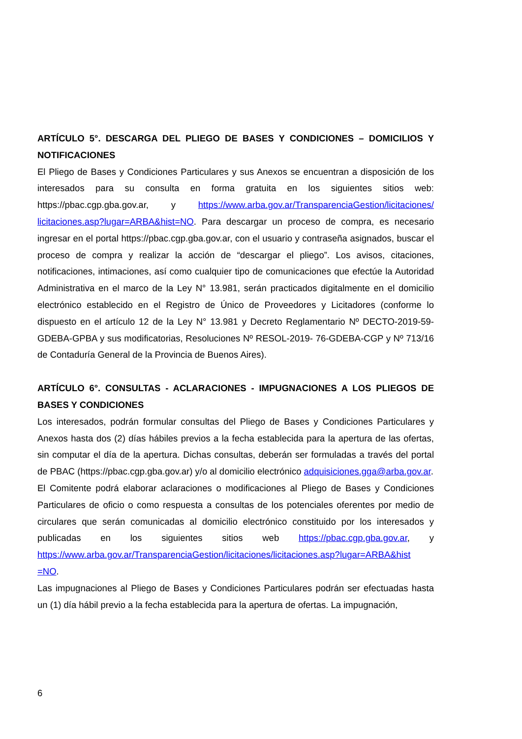ARTÍCULO 5°. DESCARGA DEL PLIEGO DE BASES Y CONDICIONES – DOMICILIOS Y NOTIFICACIONES
El Pliego de Bases y Condiciones Particulares y sus Anexos se encuentran a disposición de los interesados para su consulta en forma gratuita en los siguientes sitios web: https://pbac.cgp.gba.gov.ar, y https://www.arba.gov.ar/TransparenciaGestion/licitaciones/ licitaciones.asp?lugar=ARBA&hist=NO. Para descargar un proceso de compra, es necesario ingresar en el portal https://pbac.cgp.gba.gov.ar, con el usuario y contraseña asignados, buscar el proceso de compra y realizar la acción de “descargar el pliego”. Los avisos, citaciones, notificaciones, intimaciones, así como cualquier tipo de comunicaciones que efectúe la Autoridad Administrativa en el marco de la Ley N° 13.981, serán practicados digitalmente en el domicilio electrónico establecido en el Registro de Único de Proveedores y Licitadores (conforme lo dispuesto en el artículo 12 de la Ley N° 13.981 y Decreto Reglamentario Nº DECTO-2019-59-GDEBA-GPBA y sus modificatorias, Resoluciones Nº RESOL-2019- 76-GDEBA-CGP y Nº 713/16 de Contaduría General de la Provincia de Buenos Aires).
ARTÍCULO 6°. CONSULTAS - ACLARACIONES - IMPUGNACIONES A LOS PLIEGOS DE BASES Y CONDICIONES
Los interesados, podrán formular consultas del Pliego de Bases y Condiciones Particulares y Anexos hasta dos (2) días hábiles previos a la fecha establecida para la apertura de las ofertas, sin computar el día de la apertura. Dichas consultas, deberán ser formuladas a través del portal de PBAC (https://pbac.cgp.gba.gov.ar) y/o al domicilio electrónico adquisiciones.gga@arba.gov.ar.
El Comitente podrá elaborar aclaraciones o modificaciones al Pliego de Bases y Condiciones Particulares de oficio o como respuesta a consultas de los potenciales oferentes por medio de circulares que serán comunicadas al domicilio electrónico constituido por los interesados y publicadas en los siguientes sitios web https://pbac.cgp.gba.gov.ar, y https://www.arba.gov.ar/TransparenciaGestion/licitaciones/licitaciones.asp?lugar=ARBA&hist =NO.
Las impugnaciones al Pliego de Bases y Condiciones Particulares podrán ser efectuadas hasta un (1) día hábil previo a la fecha establecida para la apertura de ofertas. La impugnación,
6